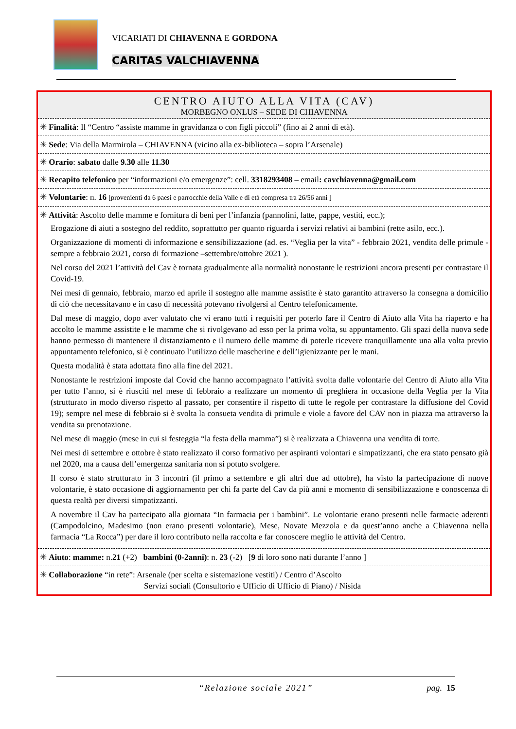VICARIATI DI CHIAVENNA E GORDONA
CARITAS VALCHIAVENNA
CENTRO AIUTO ALLA VITA (CAV)
MORBEGNO ONLUS – SEDE DI CHIAVENNA
✳ Finalità: Il “Centro “assiste mamme in gravidanza o con figli piccoli” (fino ai 2 anni di età).
✳ Sede: Via della Marmirola – CHIAVENNA (vicino alla ex-biblioteca – sopra l’Arsenale)
✳ Orario: sabato dalle 9.30 alle 11.30
✳ Recapito telefonico per “informazioni e/o emergenze”: cell. 3318293408 – email: cavchiavenna@gmail.com
✳ Volontarie: n. 16 [provenienti da 6 paesi e parrocchie della Valle e di età compresa tra 26/56 anni ]
✳ Attività: Ascolto delle mamme e fornitura di beni per l’infanzia (pannolini, latte, pappe, vestiti, ecc.);
Erogazione di aiuti a sostegno del reddito, soprattutto per quanto riguarda i servizi relativi ai bambini (rette asilo, ecc.).
Organizzazione di momenti di informazione e sensibilizzazione (ad. es. “Veglia per la vita” - febbraio 2021, vendita delle primule -sempre a febbraio 2021, corso di formazione –settembre/ottobre 2021 ).
Nel corso del 2021 l’attività del Cav è tornata gradualmente alla normalità nonostante le restrizioni ancora presenti per contrastare il Covid-19.
Nei mesi di gennaio, febbraio, marzo ed aprile il sostegno alle mamme assistite è stato garantito attraverso la consegna a domicilio di ciò che necessitavano e in caso di necessità potevano rivolgersi al Centro telefonicamente.
Dal mese di maggio, dopo aver valutato che vi erano tutti i requisiti per poterlo fare il Centro di Aiuto alla Vita ha riaperto e ha accolto le mamme assistite e le mamme che si rivolgevano ad esso per la prima volta, su appuntamento. Gli spazi della nuova sede hanno permesso di mantenere il distanziamento e il numero delle mamme di poterle ricevere tranquillamente una alla volta previo appuntamento telefonico, si è continuato l’utilizzo delle mascherine e dell’igienizzante per le mani.
Questa modalità è stata adottata fino alla fine del 2021.
Nonostante le restrizioni imposte dal Covid che hanno accompagnato l’attività svolta dalle volontarie del Centro di Aiuto alla Vita per tutto l’anno, si è riusciti nel mese di febbraio a realizzare un momento di preghiera in occasione della Veglia per la Vita (strutturato in modo diverso rispetto al passato, per consentire il rispetto di tutte le regole per contrastare la diffusione del Covid 19); sempre nel mese di febbraio si è svolta la consueta vendita di primule e viole a favore del CAV non in piazza ma attraverso la vendita su prenotazione.
Nel mese di maggio (mese in cui si festeggia “la festa della mamma”) si è realizzata a Chiavenna una vendita di torte.
Nei mesi di settembre e ottobre è stato realizzato il corso formativo per aspiranti volontari e simpatizzanti, che era stato pensato già nel 2020, ma a causa dell’emergenza sanitaria non si potuto svolgere.
Il corso è stato strutturato in 3 incontri (il primo a settembre e gli altri due ad ottobre), ha visto la partecipazione di nuove volontarie, è stato occasione di aggiornamento per chi fa parte del Cav da più anni e momento di sensibilizzazione e conoscenza di questa realtà per diversi simpatizzanti.
A novembre il Cav ha partecipato alla giornata “In farmacia per i bambini”. Le volontarie erano presenti nelle farmacie aderenti (Campodolcino, Madesimo (non erano presenti volontarie), Mese, Novate Mezzola e da quest’anno anche a Chiavenna nella farmacia “La Rocca”) per dare il loro contributo nella raccolta e far conoscere meglio le attività del Centro.
✳ Aiuto: mamme: n.21 (+2) bambini (0-2anni): n. 23 (-2) [9 di loro sono nati durante l’anno ]
✳ Collaborazione “in rete”: Arsenale (per scelta e sistemazione vestiti) / Centro d’Ascolto
Servizi sociali (Consultorio e Ufficio di Ufficio di Piano) / Nisida
“Relazione sociale 2021”
pag. 15